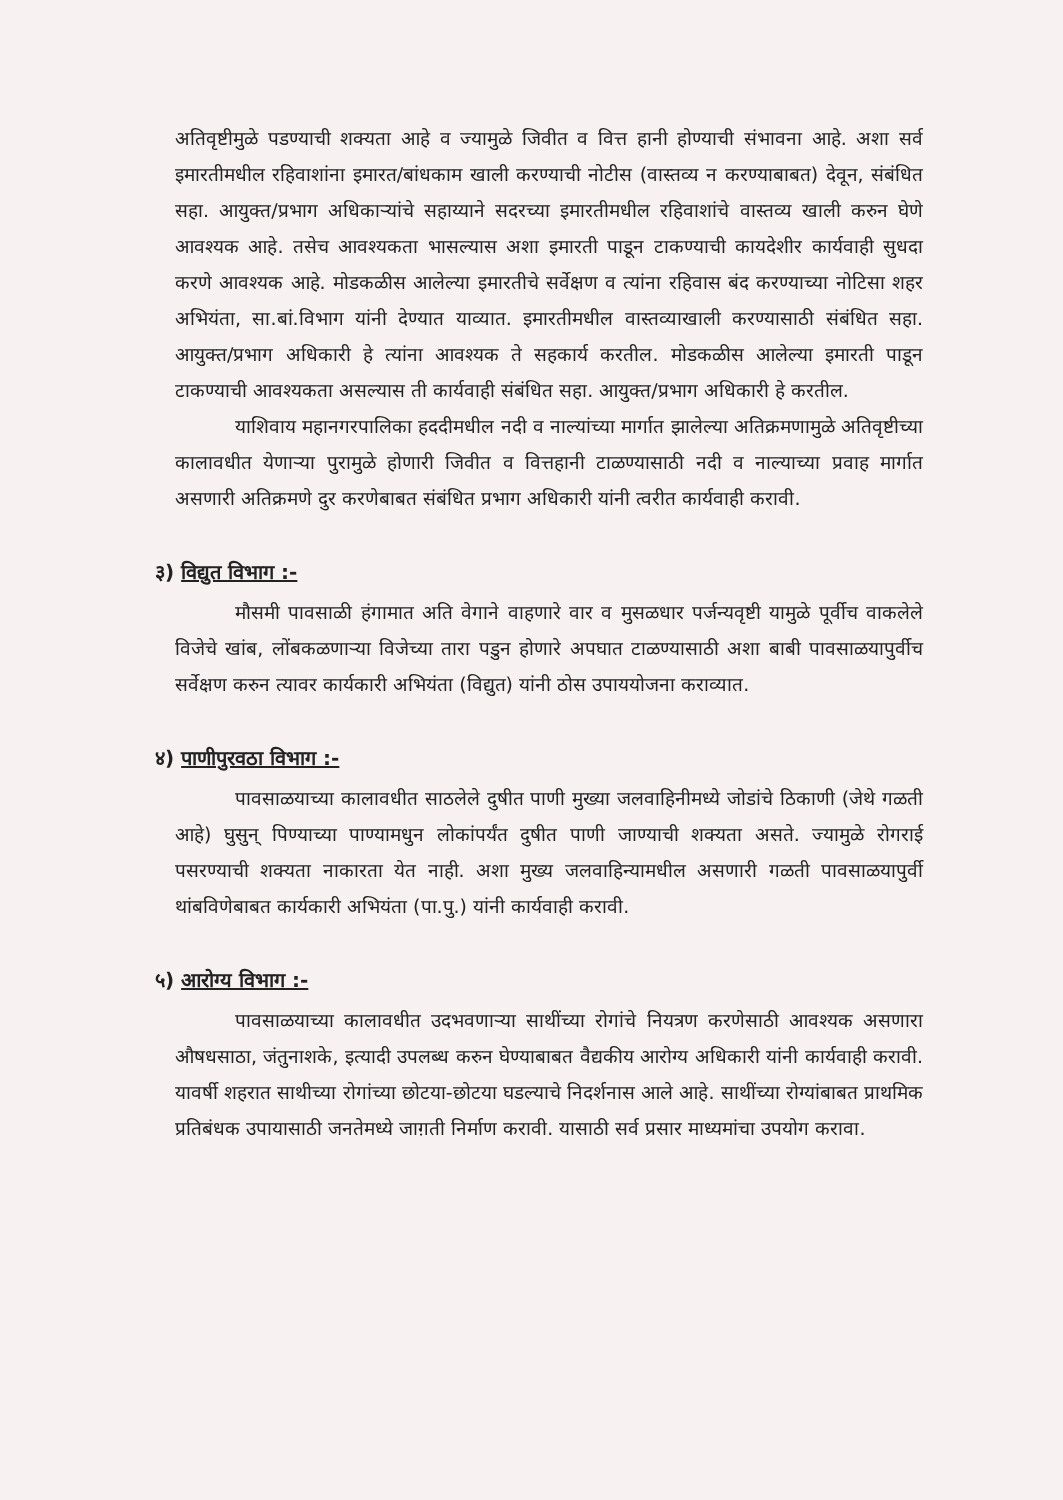अतिवृष्टीमुळे पडण्याची शक्यता आहे व ज्यामुळे जिवीत व वित्त हानी होण्याची संभावना आहे. अशा सर्व इमारतीमधील रहिवाशांना इमारत/बांधकाम खाली करण्याची नोटीस (वास्तव्य न करण्याबाबत) देवून, संबंधित सहा. आयुक्त/प्रभाग अधिकाऱ्यांचे सहाय्याने सदरच्या इमारतीमधील रहिवाशांचे वास्तव्य खाली करुन घेणे आवश्यक आहे. तसेच आवश्यकता भासल्यास अशा इमारती पाडून टाकण्याची कायदेशीर कार्यवाही सुधदा करणे आवश्यक आहे. मोडकळीस आलेल्या इमारतीचे सर्वेक्षण व त्यांना रहिवास बंद करण्याच्या नोटिसा शहर अभियंता, सा.बां.विभाग यांनी देण्यात याव्यात. इमारतीमधील वास्तव्याखाली करण्यासाठी संबंधित सहा. आयुक्त/प्रभाग अधिकारी हे त्यांना आवश्यक ते सहकार्य करतील. मोडकळीस आलेल्या इमारती पाडून टाकण्याची आवश्यकता असल्यास ती कार्यवाही संबंधित सहा. आयुक्त/प्रभाग अधिकारी हे करतील.
याशिवाय महानगरपालिका हददीमधील नदी व नाल्यांच्या मार्गात झालेल्या अतिक्रमणामुळे अतिवृष्टीच्या कालावधीत येणाऱ्या पुरामुळे होणारी जिवीत व वित्तहानी टाळण्यासाठी नदी व नाल्याच्या प्रवाह मार्गात असणारी अतिक्रमणे दुर करणेबाबत संबंधित प्रभाग अधिकारी यांनी त्वरीत कार्यवाही करावी.
३) विद्युत विभाग :-
मौसमी पावसाळी हंगामात अति वेगाने वाहणारे वार व मुसळधार पर्जन्यवृष्टी यामुळे पूर्वीच वाकलेले विजेचे खांब, लोंबकळणाऱ्या विजेच्या तारा पडुन होणारे अपघात टाळण्यासाठी अशा बाबी पावसाळयापुर्वीच सर्वेक्षण करुन त्यावर कार्यकारी अभियंता (विद्युत) यांनी ठोस उपाययोजना कराव्यात.
४) पाणीपुरवठा विभाग :-
पावसाळयाच्या कालावधीत साठलेले दुषीत पाणी मुख्या जलवाहिनीमध्ये जोडांचे ठिकाणी (जेथे गळती आहे) घुसुन् पिण्याच्या पाण्यामधुन लोकांपर्यंत दुषीत पाणी जाण्याची शक्यता असते. ज्यामुळे रोगराई पसरण्याची शक्यता नाकारता येत नाही. अशा मुख्य जलवाहिन्यामधील असणारी गळती पावसाळयापुर्वी थांबविणेबाबत कार्यकारी अभियंता (पा.पु.) यांनी कार्यवाही करावी.
५) आरोग्य विभाग :-
पावसाळयाच्या कालावधीत उदभवणाऱ्या साथींच्या रोगांचे नियत्रण करणेसाठी आवश्यक असणारा औषधसाठा, जंतुनाशके, इत्यादी उपलब्ध करुन घेण्याबाबत वैद्यकीय आरोग्य अधिकारी यांनी कार्यवाही करावी. यावर्षी शहरात साथीच्या रोगांच्या छोटया-छोटया घडल्याचे निदर्शनास आले आहे. साथींच्या रोग्यांबाबत प्राथमिक प्रतिबंधक उपायासाठी जनतेमध्ये जाग़ती निर्माण करावी. यासाठी सर्व प्रसार माध्यमांचा उपयोग करावा.